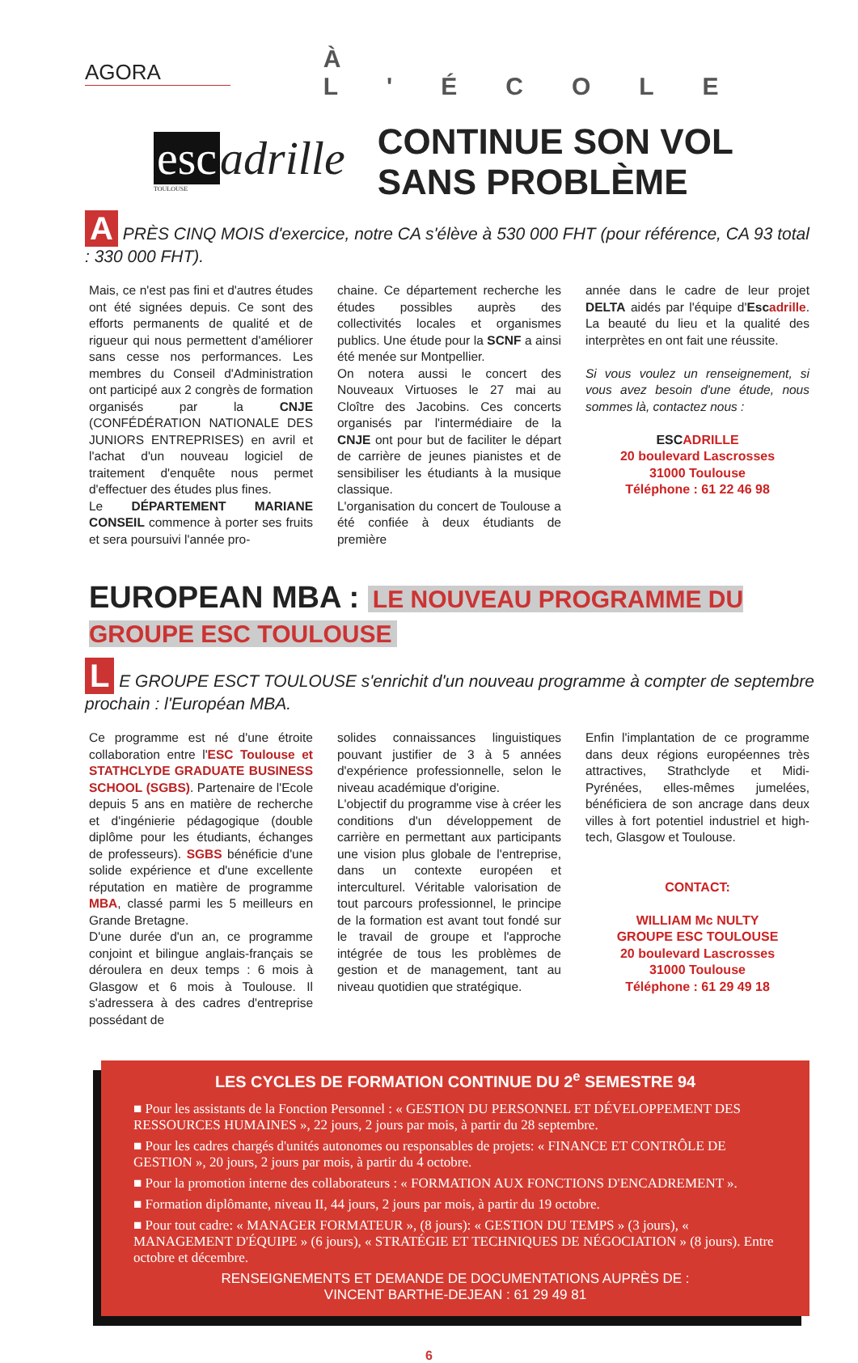AGORA
À L'ÉCOLE
esc adrille
TOULOUSE
CONTINUE SON VOL
SANS PROBLÈME
A PRÈS CINQ MOIS d'exercice, notre CA s'élève à 530 000 FHT (pour référence, CA 93 total : 330 000 FHT).
Mais, ce n'est pas fini et d'autres études ont été signées depuis. Ce sont des efforts permanents de qualité et de rigueur qui nous permettent d'améliorer sans cesse nos performances. Les membres du Conseil d'Administration ont participé aux 2 congrès de formation organisés par la CNJE (CONFÉDÉRATION NATIONALE DES JUNIORS ENTREPRISES) en avril et l'achat d'un nouveau logiciel de traitement d'enquête nous permet d'effectuer des études plus fines.
Le DÉPARTEMENT MARIANE CONSEIL commence à porter ses fruits et sera poursuivi l'année pro-
chaine. Ce département recherche les études possibles auprès des collectivités locales et organismes publics. Une étude pour la SCNF a ainsi été menée sur Montpellier.
On notera aussi le concert des Nouveaux Virtuoses le 27 mai au Cloître des Jacobins. Ces concerts organisés par l'intermédiaire de la CNJE ont pour but de faciliter le départ de carrière de jeunes pianistes et de sensibiliser les étudiants à la musique classique.
L'organisation du concert de Toulouse a été confiée à deux étudiants de première
année dans le cadre de leur projet DELTA aidés par l'équipe d'Esc adrille. La beauté du lieu et la qualité des interprètes en ont fait une réussite.
Si vous voulez un renseignement, si vous avez besoin d'une étude, nous sommes là, contactez nous :
ESCADRILLE
20 boulevard Lascrosses
31000 Toulouse
Téléphone : 61 22 46 98
EUROPEAN MBA : LE NOUVEAU PROGRAMME DU GROUPE ESC TOULOUSE
L E GROUPE ESCT TOULOUSE s'enrichit d'un nouveau programme à compter de septembre prochain : l'Européan MBA.
Ce programme est né d'une étroite collaboration entre l'ESC Toulouse et STATHCLYDE GRADUATE BUSINESS SCHOOL (SGBS). Partenaire de l'Ecole depuis 5 ans en matière de recherche et d'ingénierie pédagogique (double diplôme pour les étudiants, échanges de professeurs). SGBS bénéficie d'une solide expérience et d'une excellente réputation en matière de programme MBA, classé parmi les 5 meilleurs en Grande Bretagne.
D'une durée d'un an, ce programme conjoint et bilingue anglais-français se déroulera en deux temps : 6 mois à Glasgow et 6 mois à Toulouse. Il s'adressera à des cadres d'entreprise possédant de
solides connaissances linguistiques pouvant justifier de 3 à 5 années d'expérience professionnelle, selon le niveau académique d'origine.
L'objectif du programme vise à créer les conditions d'un développement de carrière en permettant aux participants une vision plus globale de l'entreprise, dans un contexte européen et interculturel. Véritable valorisation de tout parcours professionnel, le principe de la formation est avant tout fondé sur le travail de groupe et l'approche intégrée de tous les problèmes de gestion et de management, tant au niveau quotidien que stratégique.
Enfin l'implantation de ce programme dans deux régions européennes très attractives, Strathclyde et Midi-Pyrénées, elles-mêmes jumelées, bénéficiera de son ancrage dans deux villes à fort potentiel industriel et high-tech, Glasgow et Toulouse.
CONTACT:
WILLIAM Mc NULTY
GROUPE ESC TOULOUSE
20 boulevard Lascrosses
31000 Toulouse
Téléphone : 61 29 49 18
LES CYCLES DE FORMATION CONTINUE DU 2<sup>e</sup> SEMESTRE 94
■ Pour les assistants de la Fonction Personnel : « GESTION DU PERSONNEL ET DÉVELOPPEMENT DES RESSOURCES HUMAINES », 22 jours, 2 jours par mois, à partir du 28 septembre.
■ Pour les cadres chargés d'unités autonomes ou responsables de projets: « FINANCE ET CONTRÔLE DE GESTION », 20 jours, 2 jours par mois, à partir du 4 octobre.
■ Pour la promotion interne des collaborateurs : « FORMATION AUX FONCTIONS D'ENCADREMENT ».
■ Formation diplômante, niveau II, 44 jours, 2 jours par mois, à partir du 19 octobre.
■ Pour tout cadre: « MANAGER FORMATEUR », (8 jours): « GESTION DU TEMPS » (3 jours), « MANAGEMENT D'ÉQUIPE » (6 jours), « STRATÉGIE ET TECHNIQUES DE NÉGOCIATION » (8 jours). Entre octobre et décembre.
RENSEIGNEMENTS ET DEMANDE DE DOCUMENTATIONS AUPRÈS DE :
VINCENT BARTHE-DEJEAN : 61 29 49 81
6